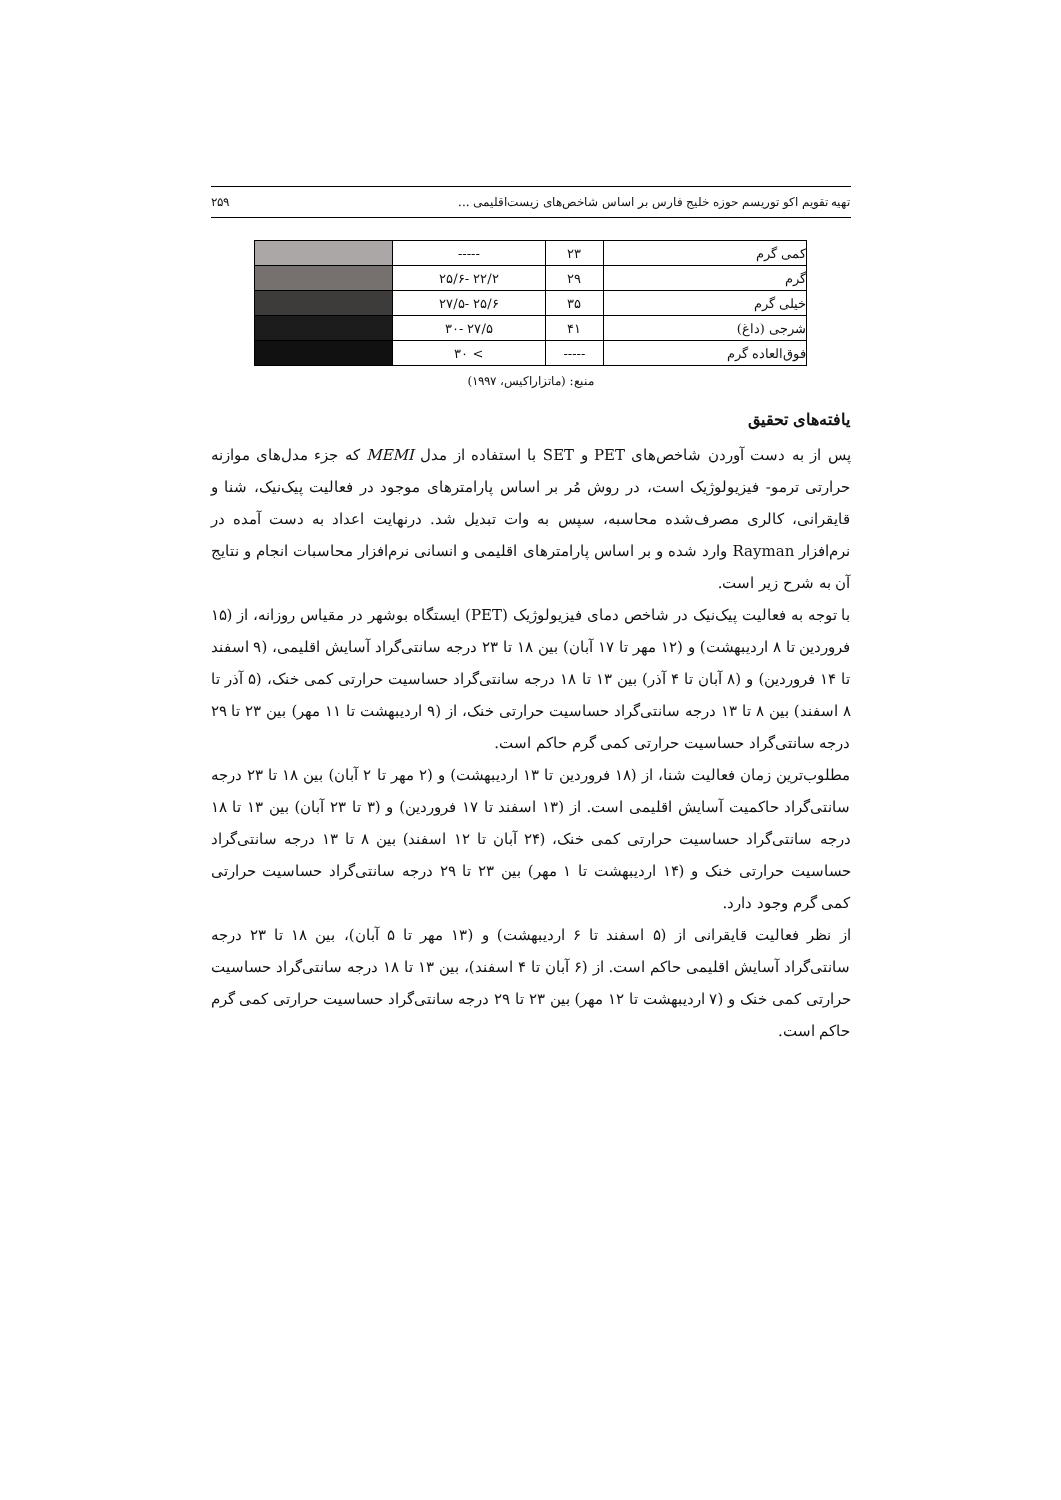تهیه تقویم اکو توریسم حوزه خلیج فارس بر اساس شاخص‌های زیست‌اقلیمی ... ۲۵۹
| کمی گرم | ۲۳ | ----- | |
| گرم | ۲۹ | ۲۲/۲ -۲۵/۶ | |
| خیلی گرم | ۳۵ | ۲۵/۶ -۲۷/۵ | |
| شرجی (داغ) | ۴۱ | ۲۷/۵ -۳۰ | |
| فوق‌العاده گرم | ----- | > ۳۰ | |
منبع: (ماتزاراکیس، ۱۹۹۷)
یافته‌های تحقیق
پس از به دست آوردن شاخص‌های PET و SET با استفاده از مدل MEMI که جزء مدل‌های موازنه حرارتی ترمو- فیزیولوژیک است، در روش مُر بر اساس پارامترهای موجود در فعالیت پیک‌نیک، شنا و قایقرانی، کالری مصرف‌شده محاسبه، سپس به وات تبدیل شد. درنهایت اعداد به دست آمده در نرم‌افزار Rayman وارد شده و بر اساس پارامترهای اقلیمی و انسانی نرم‌افزار محاسبات انجام و نتایج آن به شرح زیر است.
با توجه به فعالیت پیک‌نیک در شاخص دمای فیزیولوژیک (PET) ایستگاه بوشهر در مقیاس روزانه، از (۱۵ فروردین تا ۸ اردیبهشت) و (۱۲ مهر تا ۱۷ آبان) بین ۱۸ تا ۲۳ درجه سانتی‌گراد آسایش اقلیمی، (۹ اسفند تا ۱۴ فروردین) و (۸ آبان تا ۴ آذر) بین ۱۳ تا ۱۸ درجه سانتی‌گراد حساسیت حرارتی کمی خنک، (۵ آذر تا ۸ اسفند) بین ۸ تا ۱۳ درجه سانتی‌گراد حساسیت حرارتی خنک، از (۹ اردیبهشت تا ۱۱ مهر) بین ۲۳ تا ۲۹ درجه سانتی‌گراد حساسیت حرارتی کمی گرم حاکم است.
مطلوب‌ترین زمان فعالیت شنا، از (۱۸ فروردین تا ۱۳ اردیبهشت) و (۲ مهر تا ۲ آبان) بین ۱۸ تا ۲۳ درجه سانتی‌گراد حاکمیت آسایش اقلیمی است. از (۱۳ اسفند تا ۱۷ فروردین) و (۳ تا ۲۳ آبان) بین ۱۳ تا ۱۸ درجه سانتی‌گراد حساسیت حرارتی کمی خنک، (۲۴ آبان تا ۱۲ اسفند) بین ۸ تا ۱۳ درجه سانتی‌گراد حساسیت حرارتی خنک و (۱۴ اردیبهشت تا ۱ مهر) بین ۲۳ تا ۲۹ درجه سانتی‌گراد حساسیت حرارتی کمی گرم وجود دارد.
از نظر فعالیت قایقرانی از (۵ اسفند تا ۶ اردیبهشت) و (۱۳ مهر تا ۵ آبان)، بین ۱۸ تا ۲۳ درجه سانتی‌گراد آسایش اقلیمی حاکم است. از (۶ آبان تا ۴ اسفند)، بین ۱۳ تا ۱۸ درجه سانتی‌گراد حساسیت حرارتی کمی خنک و (۷ اردیبهشت تا ۱۲ مهر) بین ۲۳ تا ۲۹ درجه سانتی‌گراد حساسیت حرارتی کمی گرم حاکم است.